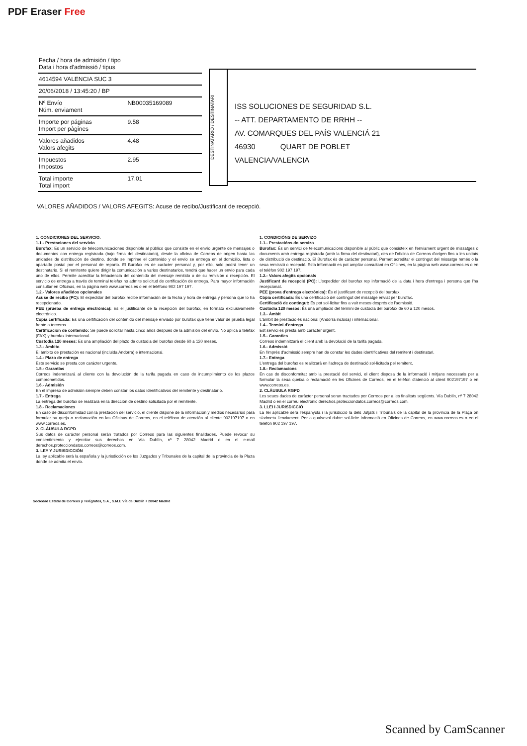PDF Eraser Free
| Fecha / hora de admisión / tipo Data i hora d'admissió / tipus | |
| 4614594 VALENCIA SUC 3 | |
| 20/06/2018 / 13:45:20 / BP | |
| Nº Envío Núm. enviament | NB00035169089 |
| Importe por páginas Import per pàgines | 9.58 |
| Valores añadidos Valors afegits | 4.48 |
| Impuestos Impostos | 2.95 |
| Total importe Total import | 17.01 |
DESTINATARIO / DESTINATARI
ISS SOLUCIONES DE SEGURIDAD S.L.
-- ATT. DEPARTAMENTO DE RRHH --
AV. COMARQUES DEL PAÍS VALENCIÁ 21
46930 QUART DE POBLET
VALENCIA/VALENCIA
VALORES AÑADIDOS / VALORS AFEGITS: Acuse de recibo/Justificant de recepció.
1. CONDICIONES DEL SERVICIO.
1.1.- Prestaciones del servicio
Burofax: Es un servicio de telecomunicaciones disponible al público que consiste en el envío urgente de mensajes o documentos con entrega registrada (bajo firma del destinatario), desde la oficina de Correos de origen hasta las unidades de distribución de destino, donde se imprime el contenido y el envío se entrega en el domicilio, lista o apartado postal por el personal de reparto. El Burofax es de carácter personal y, por ello, solo podrá tener un destinatario. Si el remitente quiere dirigir la comunicación a varios destinatarios, tendrá que hacer un envío para cada uno de ellos. Permite acreditar la fehaciencia del contenido del mensaje remitido o de su remisión o recepción. El servicio de entrega a través de terminal telefax no admite solicitud de certificación de entrega. Para mayor información consultar en Oficinas, en la página web www.correos.es o en el teléfono 902 197 197.
1.2.- Valores añadidos opcionales
Acuse de recibo (PC): El expedidor del burofax recibe información de la fecha y hora de entrega y persona que lo ha recepcionado.
PEE (prueba de entrega electrónica): Es el justificante de la recepción del burofax, en formato exclusivamente electrónico.
Copia certificada: Es una certificación del contenido del mensaje enviado por burofax que tiene valor de prueba legal frente a terceros.
Certificación de contenido: Se puede solicitar hasta cinco años después de la admisión del envío. No aplica a telefax (FAX) y burofax internacional.
Custodia 120 meses: Es una ampliación del plazo de custodia del burofax desde 60 a 120 meses.
1.3.- Ámbito
El ámbito de prestación es nacional (incluida Andorra) e internacional.
1.4.- Plazo de entrega
Este servicio se presta con carácter urgente.
1.5.- Garantías
Correos indemnizará al cliente con la devolución de la tarifa pagada en caso de incumplimiento de los plazos comprometidos.
1.6.- Admisión
En el impreso de admisión siempre deben constar los datos identificativos del remitente y destinatario.
1.7.- Entrega
La entrega del burofax se realizará en la dirección de destino solicitada por el remitente.
1.8.- Reclamaciones
En caso de disconformidad con la prestación del servicio, el cliente dispone de la información y medios necesarios para formular su queja o reclamación en las Oficinas de Correos, en el teléfono de atención al cliente 902197197 o en www.correos.es.
2. CLÁUSULA RGPD
Sus datos de carácter personal serán tratados por Correos para las siguientes finalidades. Puede revocar su consentimiento y ejercitar sus derechos en Vía Dublín, nº 7 28042 Madrid o en el e-mail derechos.protecciondatos.correos@correos.com.
3. LEY Y JURISDICCIÓN
La ley aplicable será la española y la jurisdicción de los Juzgados y Tribunales de la capital de la provincia de la Plaza donde se admita el envío.
1. CONDICIÓNS DE SERVIZO
1.1.- Prestacións do servizo
Burofax: És un servici de telecomunicacions disponible al públic que consisteix en l'enviament urgent de missatges o documents amb entrega registrada (amb la firma del destinatari), des de l'oficina de Correos d'origen fins a les unitats de distribució de destinació. El Burofax és de caràcter personal. Permet acreditar el contingut del missatge remés o la seua remissió o recepció. Esta informació es pot ampliar consultant en Oficines, en la pàgina web www.correos.es o en el telèfon 902 197 197.
1.2.- Valors afegits opcionals
Justificant de recepció (PC): L'expedidor del burofax rep informació de la data i hora d'entrega i persona que l'ha recepcionat.
PEE (prova d'entrega electrònica): És el justificant de recepció del burofax.
Còpia certificada: És una certificació del contingut del missatge enviat per burofax.
Certificació de contingut: Es pot sol·licitar fins a vuit mesos després de l'admissió.
Custòdia 120 mesos: És una ampliació del termini de custòdia del burofax de 60 a 120 mesos.
1.3.- Àmbit
L'àmbit de prestació és nacional (Andorra inclosa) i internacional.
1.4.- Termini d'entrega
Est servici es presta amb caràcter urgent.
1.5.- Garanties
Correos indemnitzarà el client amb la devolució de la tarifa pagada.
1.6.- Admissió
En l'imprés d'admissió sempre han de constar les dades identificatives del remitent i destinatari.
1.7.- Entrega
L'entrega del burofax es realitzarà en l'adreça de destinació sol·licitada pel remitent.
1.8.- Reclamacions
En cas de disconformitat amb la prestació del servici, el client disposa de la informació i mitjans necessaris per a formular la seua queixa o reclamació en les Oficines de Correos, en el telèfon d'atenció al client 902197197 o en www.correos.es.
2. CLÀUSULA RGPD
Les seues dades de caràcter personal seran tractades per Correos per a les finalitats següents. Vía Dublín, nº 7 28042 Madrid o en el correu electrònic derechos.protecciondatos.correos@correos.com.
3. LLEI I JURISDICCIÓ
La llei aplicable serà l'espanyola i la jurisdicció la dels Jutjats i Tribunals de la capital de la provincia de la Plaça on s'admeta l'enviament. Per a qualsevol dubte sol·licite informació en Oficines de Correos, en www.correos.es o en el telèfon 902 197 197.
Sociedad Estatal de Correos y Telégrafos, S.A., S.M.E Vía de Dublín 7 28042 Madrid
Scanned by CamScanner